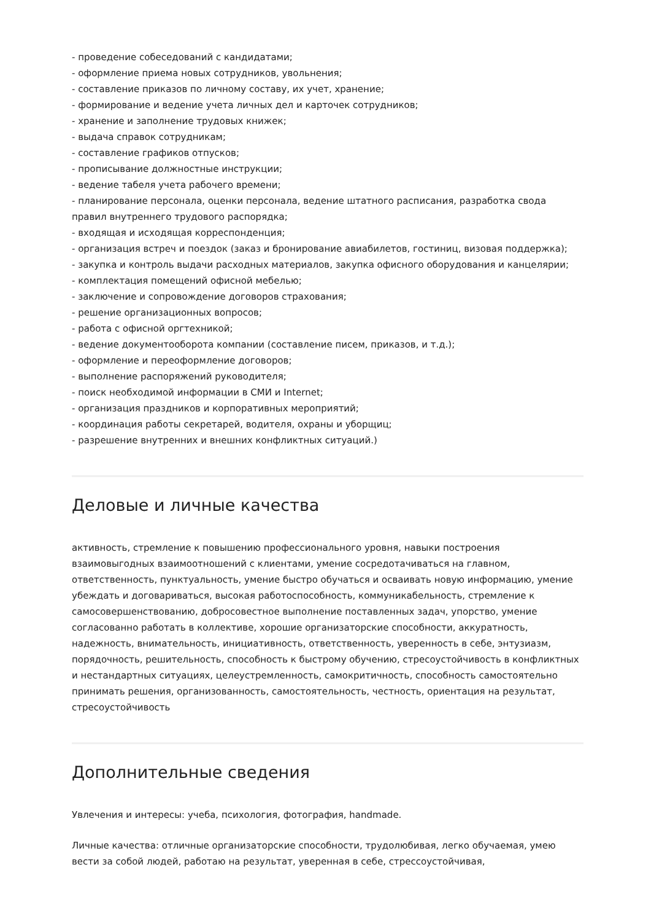- проведение собеседований с кандидатами;
- оформление приема новых сотрудников, увольнения;
- составление приказов по личному составу, их учет, хранение;
- формирование и ведение учета личных дел и карточек сотрудников;
- хранение и заполнение трудовых книжек;
- выдача справок сотрудникам;
- составление графиков отпусков;
- прописывание должностные инструкции;
- ведение табеля учета рабочего времени;
- планирование персонала, оценки персонала, ведение штатного расписания, разработка свода правил внутреннего трудового распорядка;
- входящая и исходящая корреспонденция;
- организация встреч и поездок (заказ и бронирование авиабилетов, гостиниц, визовая поддержка);
- закупка и контроль выдачи расходных материалов, закупка офисного оборудования и канцелярии;
- комплектация помещений офисной мебелью;
- заключение и сопровождение договоров страхования;
- решение организационных вопросов;
- работа с офисной оргтехникой;
- ведение документооборота компании (составление писем, приказов, и т.д.);
- оформление и переоформление договоров;
- выполнение распоряжений руководителя;
- поиск необходимой информации в СМИ и Internet;
- организация праздников и корпоративных мероприятий;
- координация работы секретарей, водителя, охраны и уборщиц;
- разрешение внутренних и внешних конфликтных ситуаций.)
Деловые и личные качества
активность, стремление к повышению профессионального уровня, навыки построения взаимовыгодных взаимоотношений с клиентами, умение сосредотачиваться на главном, ответственность, пунктуальность, умение быстро обучаться и осваивать новую информацию, умение убеждать и договариваться, высокая работоспособность, коммуникабельность, стремление к самосовершенствованию, добросовестное выполнение поставленных задач, упорство, умение согласованно работать в коллективе, хорошие организаторские способности, аккуратность, надежность, внимательность, инициативность, ответственность, уверенность в себе, энтузиазм, порядочность, решительность, способность к быстрому обучению, стресоустойчивость в конфликтных и нестандартных ситуациях, целеустремленность, самокритичность, способность самостоятельно принимать решения, организованность, самостоятельность, честность, ориентация на результат, стресоустойчивость
Дополнительные сведения
Увлечения и интересы: учеба, психология, фотография, handmade.
Личные качества: отличные организаторские способности, трудолюбивая, легко обучаемая, умею вести за собой людей, работаю на результат, уверенная в себе, стрессоустойчивая,